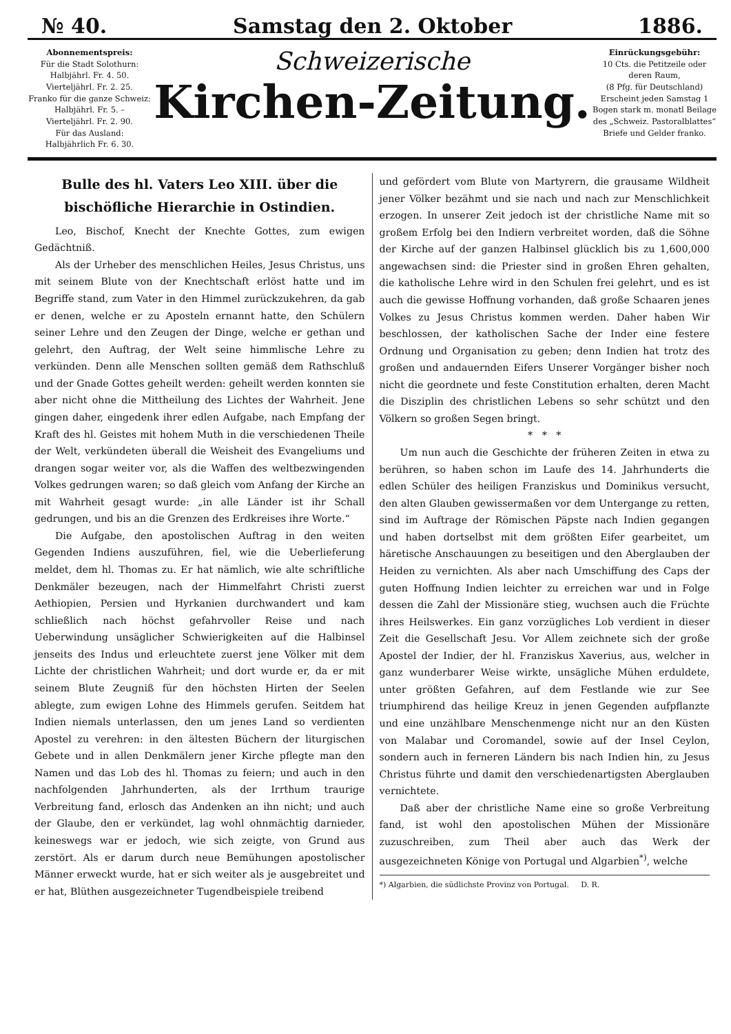№ 40. Samstag den 2. Oktober 1886.
Abonnementspreis:
Für die Stadt Solothurn:
Halbjährl. Fr. 4. 50.
Vierteljährl. Fr. 2. 25.
Franko für die ganze Schweiz:
Halbjährl. Fr. 5. –
Vierteljährl. Fr. 2. 90.
Für das Ausland:
Halbjährlich Fr. 6. 30.
Schweizerische
Kirchen-Zeitung.
Einrückungsgebühr:
10 Cts. die Petitzeile oder deren Raum,
(8 Pfg. für Deutschland)
Erscheint jeden Samstag 1 Bogen stark m. monatl Beilage des „Schweiz. Pastoralblattes“
Briefe und Gelder franko.
Bulle des hl. Vaters Leo XIII. über die bischöfliche Hierarchie in Ostindien.
Leo, Bischof, Knecht der Knechte Gottes, zum ewigen Gedächtniß.
Als der Urheber des menschlichen Heiles, Jesus Christus, uns mit seinem Blute von der Knechtschaft erlöst hatte und im Begriffe stand, zum Vater in den Himmel zurückzukehren, da gab er denen, welche er zu Aposteln ernannt hatte, den Schülern seiner Lehre und den Zeugen der Dinge, welche er gethan und gelehrt, den Auftrag, der Welt seine himmlische Lehre zu verkünden. Denn alle Menschen sollten gemäß dem Rathschluß und der Gnade Gottes geheilt werden: geheilt werden konnten sie aber nicht ohne die Mittheilung des Lichtes der Wahrheit. Jene gingen daher, eingedenk ihrer edlen Aufgabe, nach Empfang der Kraft des hl. Geistes mit hohem Muth in die verschiedenen Theile der Welt, verkündeten überall die Weisheit des Evangeliums und drangen sogar weiter vor, als die Waffen des weltbezwingenden Volkes gedrungen waren; so daß gleich vom Anfang der Kirche an mit Wahrheit gesagt wurde: „in alle Länder ist ihr Schall gedrungen, und bis an die Grenzen des Erdkreises ihre Worte.“
Die Aufgabe, den apostolischen Auftrag in den weiten Gegenden Indiens auszuführen, fiel, wie die Ueberlieferung meldet, dem hl. Thomas zu. Er hat nämlich, wie alte schriftliche Denkmäler bezeugen, nach der Himmelfahrt Christi zuerst Aethiopien, Persien und Hyrkanien durchwandert und kam schließlich nach höchst gefahrvoller Reise und nach Ueberwindung unsäglicher Schwierigkeiten auf die Halbinsel jenseits des Indus und erleuchtete zuerst jene Völker mit dem Lichte der christlichen Wahrheit; und dort wurde er, da er mit seinem Blute Zeugniß für den höchsten Hirten der Seelen ablegte, zum ewigen Lohne des Himmels gerufen. Seitdem hat Indien niemals unterlassen, den um jenes Land so verdienten Apostel zu verehren: in den ältesten Büchern der liturgischen Gebete und in allen Denkmälern jener Kirche pflegte man den Namen und das Lob des hl. Thomas zu feiern; und auch in den nachfolgenden Jahrhunderten, als der Irrthum traurige Verbreitung fand, erlosch das Andenken an ihn nicht; und auch der Glaube, den er verkündet, lag wohl ohnmächtig darnieder, keineswegs war er jedoch, wie sich zeigte, von Grund aus zerstört. Als er darum durch neue Bemühungen apostolischer Männer erweckt wurde, hat er sich weiter als je ausgebreitet und er hat, Blüthen ausgezeichneter Tugendbeispiele treibend
und gefördert vom Blute von Martyrern, die grausame Wildheit jener Völker bezähmt und sie nach und nach zur Menschlichkeit erzogen. In unserer Zeit jedoch ist der christliche Name mit so großem Erfolg bei den Indiern verbreitet worden, daß die Söhne der Kirche auf der ganzen Halbinsel glücklich bis zu 1,600,000 angewachsen sind: die Priester sind in großen Ehren gehalten, die katholische Lehre wird in den Schulen frei gelehrt, und es ist auch die gewisse Hoffnung vorhanden, daß große Schaaren jenes Volkes zu Jesus Christus kommen werden. Daher haben Wir beschlossen, der katholischen Sache der Inder eine festere Ordnung und Organisation zu geben; denn Indien hat trotz des großen und andauernden Eifers Unserer Vorgänger bisher noch nicht die geordnete und feste Constitution erhalten, deren Macht die Disziplin des christlichen Lebens so sehr schützt und den Völkern so großen Segen bringt.
* * *
Um nun auch die Geschichte der früheren Zeiten in etwa zu berühren, so haben schon im Laufe des 14. Jahrhunderts die edlen Schüler des heiligen Franziskus und Dominikus versucht, den alten Glauben gewissermaßen vor dem Untergange zu retten, sind im Auftrage der Römischen Päpste nach Indien gegangen und haben dortselbst mit dem größten Eifer gearbeitet, um häretische Anschauungen zu beseitigen und den Aberglauben der Heiden zu vernichten. Als aber nach Umschiffung des Caps der guten Hoffnung Indien leichter zu erreichen war und in Folge dessen die Zahl der Missionäre stieg, wuchsen auch die Früchte ihres Heilswerkes. Ein ganz vorzügliches Lob verdient in dieser Zeit die Gesellschaft Jesu. Vor Allem zeichnete sich der große Apostel der Indier, der hl. Franziskus Xaverius, aus, welcher in ganz wunderbarer Weise wirkte, unsägliche Mühen erduldete, unter größten Gefahren, auf dem Festlande wie zur See triumphirend das heilige Kreuz in jenen Gegenden aufpflanzte und eine unzählbare Menschenmenge nicht nur an den Küsten von Malabar und Coromandel, sowie auf der Insel Ceylon, sondern auch in ferneren Ländern bis nach Indien hin, zu Jesus Christus führte und damit den verschiedenartigsten Aberglauben vernichtete.
Daß aber der christliche Name eine so große Verbreitung fand, ist wohl den apostolischen Mühen der Missionäre zuzuschreiben, zum Theil aber auch das Werk der ausgezeichneten Könige von Portugal und Algarbien<sup>*)</sup>, welche
*) Algarbien, die südlichste Provinz von Portugal. D. R.